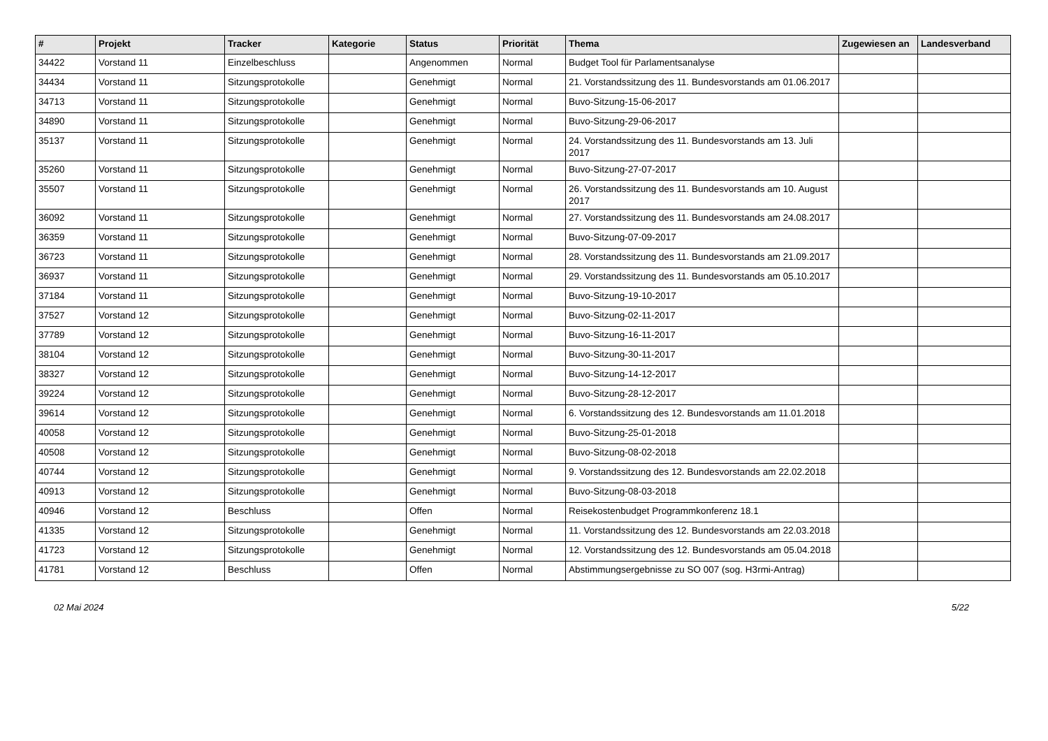| # | Projekt | Tracker | Kategorie | Status | Priorität | Thema | Zugewiesen an | Landesverband |
| --- | --- | --- | --- | --- | --- | --- | --- | --- |
| 34422 | Vorstand 11 | Einzelbeschluss | | Angenommen | Normal | Budget Tool für Parlamentsanalyse | | |
| 34434 | Vorstand 11 | Sitzungsprotokolle | | Genehmigt | Normal | 21. Vorstandssitzung des 11. Bundesvorstands am 01.06.2017 | | |
| 34713 | Vorstand 11 | Sitzungsprotokolle | | Genehmigt | Normal | Buvo-Sitzung-15-06-2017 | | |
| 34890 | Vorstand 11 | Sitzungsprotokolle | | Genehmigt | Normal | Buvo-Sitzung-29-06-2017 | | |
| 35137 | Vorstand 11 | Sitzungsprotokolle | | Genehmigt | Normal | 24. Vorstandssitzung des 11. Bundesvorstands am 13. Juli 2017 | | |
| 35260 | Vorstand 11 | Sitzungsprotokolle | | Genehmigt | Normal | Buvo-Sitzung-27-07-2017 | | |
| 35507 | Vorstand 11 | Sitzungsprotokolle | | Genehmigt | Normal | 26. Vorstandssitzung des 11. Bundesvorstands am 10. August 2017 | | |
| 36092 | Vorstand 11 | Sitzungsprotokolle | | Genehmigt | Normal | 27. Vorstandssitzung des 11. Bundesvorstands am 24.08.2017 | | |
| 36359 | Vorstand 11 | Sitzungsprotokolle | | Genehmigt | Normal | Buvo-Sitzung-07-09-2017 | | |
| 36723 | Vorstand 11 | Sitzungsprotokolle | | Genehmigt | Normal | 28. Vorstandssitzung des 11. Bundesvorstands am 21.09.2017 | | |
| 36937 | Vorstand 11 | Sitzungsprotokolle | | Genehmigt | Normal | 29. Vorstandssitzung des 11. Bundesvorstands am 05.10.2017 | | |
| 37184 | Vorstand 11 | Sitzungsprotokolle | | Genehmigt | Normal | Buvo-Sitzung-19-10-2017 | | |
| 37527 | Vorstand 12 | Sitzungsprotokolle | | Genehmigt | Normal | Buvo-Sitzung-02-11-2017 | | |
| 37789 | Vorstand 12 | Sitzungsprotokolle | | Genehmigt | Normal | Buvo-Sitzung-16-11-2017 | | |
| 38104 | Vorstand 12 | Sitzungsprotokolle | | Genehmigt | Normal | Buvo-Sitzung-30-11-2017 | | |
| 38327 | Vorstand 12 | Sitzungsprotokolle | | Genehmigt | Normal | Buvo-Sitzung-14-12-2017 | | |
| 39224 | Vorstand 12 | Sitzungsprotokolle | | Genehmigt | Normal | Buvo-Sitzung-28-12-2017 | | |
| 39614 | Vorstand 12 | Sitzungsprotokolle | | Genehmigt | Normal | 6. Vorstandssitzung des 12. Bundesvorstands am 11.01.2018 | | |
| 40058 | Vorstand 12 | Sitzungsprotokolle | | Genehmigt | Normal | Buvo-Sitzung-25-01-2018 | | |
| 40508 | Vorstand 12 | Sitzungsprotokolle | | Genehmigt | Normal | Buvo-Sitzung-08-02-2018 | | |
| 40744 | Vorstand 12 | Sitzungsprotokolle | | Genehmigt | Normal | 9. Vorstandssitzung des 12. Bundesvorstands am 22.02.2018 | | |
| 40913 | Vorstand 12 | Sitzungsprotokolle | | Genehmigt | Normal | Buvo-Sitzung-08-03-2018 | | |
| 40946 | Vorstand 12 | Beschluss | | Offen | Normal | Reisekostenbudget Programmkonferenz 18.1 | | |
| 41335 | Vorstand 12 | Sitzungsprotokolle | | Genehmigt | Normal | 11. Vorstandssitzung des 12. Bundesvorstands am 22.03.2018 | | |
| 41723 | Vorstand 12 | Sitzungsprotokolle | | Genehmigt | Normal | 12. Vorstandssitzung des 12. Bundesvorstands am 05.04.2018 | | |
| 41781 | Vorstand 12 | Beschluss | | Offen | Normal | Abstimmungsergebnisse zu SO 007 (sog. H3rmi-Antrag) | | |
02 Mai 2024 5/22